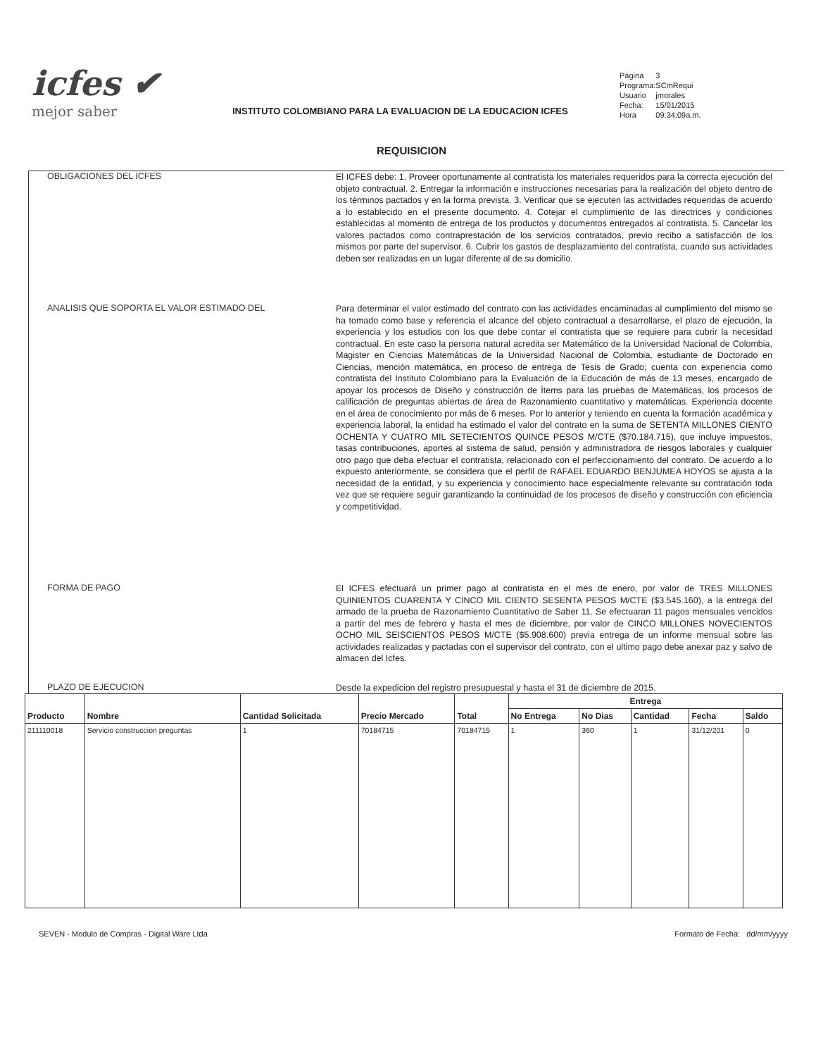icfes ✔
mejor saber
INSTITUTO COLOMBIANO PARA LA EVALUACION DE LA EDUCACION ICFES
| Página | 3 |
| Programa: | SCmRequi |
| Usuario | jmorales |
| Fecha: | 15/01/2015 |
| Hora | 09:34:09a.m. |
REQUISICION
OBLIGACIONES DEL ICFES
El ICFES debe: 1. Proveer oportunamente al contratista los materiales requeridos para la correcta ejecución del objeto contractual. 2. Entregar la información e instrucciones necesarias para la realización del objeto dentro de los términos pactados y en la forma prevista. 3. Verificar que se ejecuten las actividades requeridas de acuerdo a lo establecido en el presente documento. 4. Cotejar el cumplimiento de las directrices y condiciones establecidas al momento de entrega de los productos y documentos entregados al contratista. 5. Cancelar los valores pactados como contraprestación de los servicios contratados, previo recibo a satisfacción de los mismos por parte del supervisor. 6. Cubrir los gastos de desplazamiento del contratista, cuando sus actividades deben ser realizadas en un lugar diferente al de su domicilio.
ANALISIS QUE SOPORTA EL VALOR ESTIMADO DEL
Para determinar el valor estimado del contrato con las actividades encaminadas al cumplimiento del mismo se ha tomado como base y referencia el alcance del objeto contractual a desarrollarse, el plazo de ejecución, la experiencia y los estudios con los que debe contar el contratista que se requiere para cubrir la necesidad contractual. En este caso la persona natural acredita ser Matemático de la Universidad Nacional de Colombia, Magister en Ciencias Matemáticas de la Universidad Nacional de Colombia, estudiante de Doctorado en Ciencias, mención matemática, en proceso de entrega de Tesis de Grado; cuenta con experiencia como contratista del Instituto Colombiano para la Evaluación de la Educación de más de 13 meses, encargado de apoyar los procesos de Diseño y construcción de Ítems para las pruebas de Matemáticas, los procesos de calificación de preguntas abiertas de área de Razonamiento cuantitativo y matemáticas. Experiencia docente en el área de conocimiento por más de 6 meses. Por lo anterior y teniendo en cuenta la formación académica y experiencia laboral, la entidad ha estimado el valor del contrato en la suma de SETENTA MILLONES CIENTO OCHENTA Y CUATRO MIL SETECIENTOS QUINCE PESOS M/CTE ($70.184.715), que incluye impuestos, tasas contribuciones, aportes al sistema de salud, pensión y administradora de riesgos laborales y cualquier otro pago que deba efectuar el contratista, relacionado con el perfeccionamiento del contrato. De acuerdo a lo expuesto anteriormente, se considera que el perfil de RAFAEL EDUARDO BENJUMEA HOYOS se ajusta a la necesidad de la entidad, y su experiencia y conocimiento hace especialmente relevante su contratación toda vez que se requiere seguir garantizando la continuidad de los procesos de diseño y construcción con eficiencia y competitividad.
FORMA DE PAGO
El ICFES efectuará un primer pago al contratista en el mes de enero, por valor de TRES MILLONES QUINIENTOS CUARENTA Y CINCO MIL CIENTO SESENTA PESOS M/CTE ($3.545.160), a la entrega del armado de la prueba de Razonamiento Cuantitativo de Saber 11. Se efectuaran 11 pagos mensuales vencidos a partir del mes de febrero y hasta el mes de diciembre, por valor de CINCO MILLONES NOVECIENTOS OCHO MIL SEISCIENTOS PESOS M/CTE ($5.908.600) previa entrega de un informe mensual sobre las actividades realizadas y pactadas con el supervisor del contrato, con el ultimo pago debe anexar paz y salvo de almacen del Icfes.
PLAZO DE EJECUCION
Desde la expedicion del registro presupuestal y hasta el 31 de diciembre de 2015.
| Producto | Nombre | Cantidad Solicitada | Precio Mercado | Total | Entrega | | | | |
| --- | --- | --- | --- | --- | --- | --- | --- | --- | --- |
| | | | | | No Entrega | No Dias | Cantidad | Fecha | Saldo |
| 211110018 | Servicio construccion preguntas | 1 | 70184715 | 70184715 | 1 | 360 | 1 | 31/12/201 | 0 |
SEVEN - Modulo de Compras - Digital Ware Ltda Formato de Fecha: dd/mm/yyyy